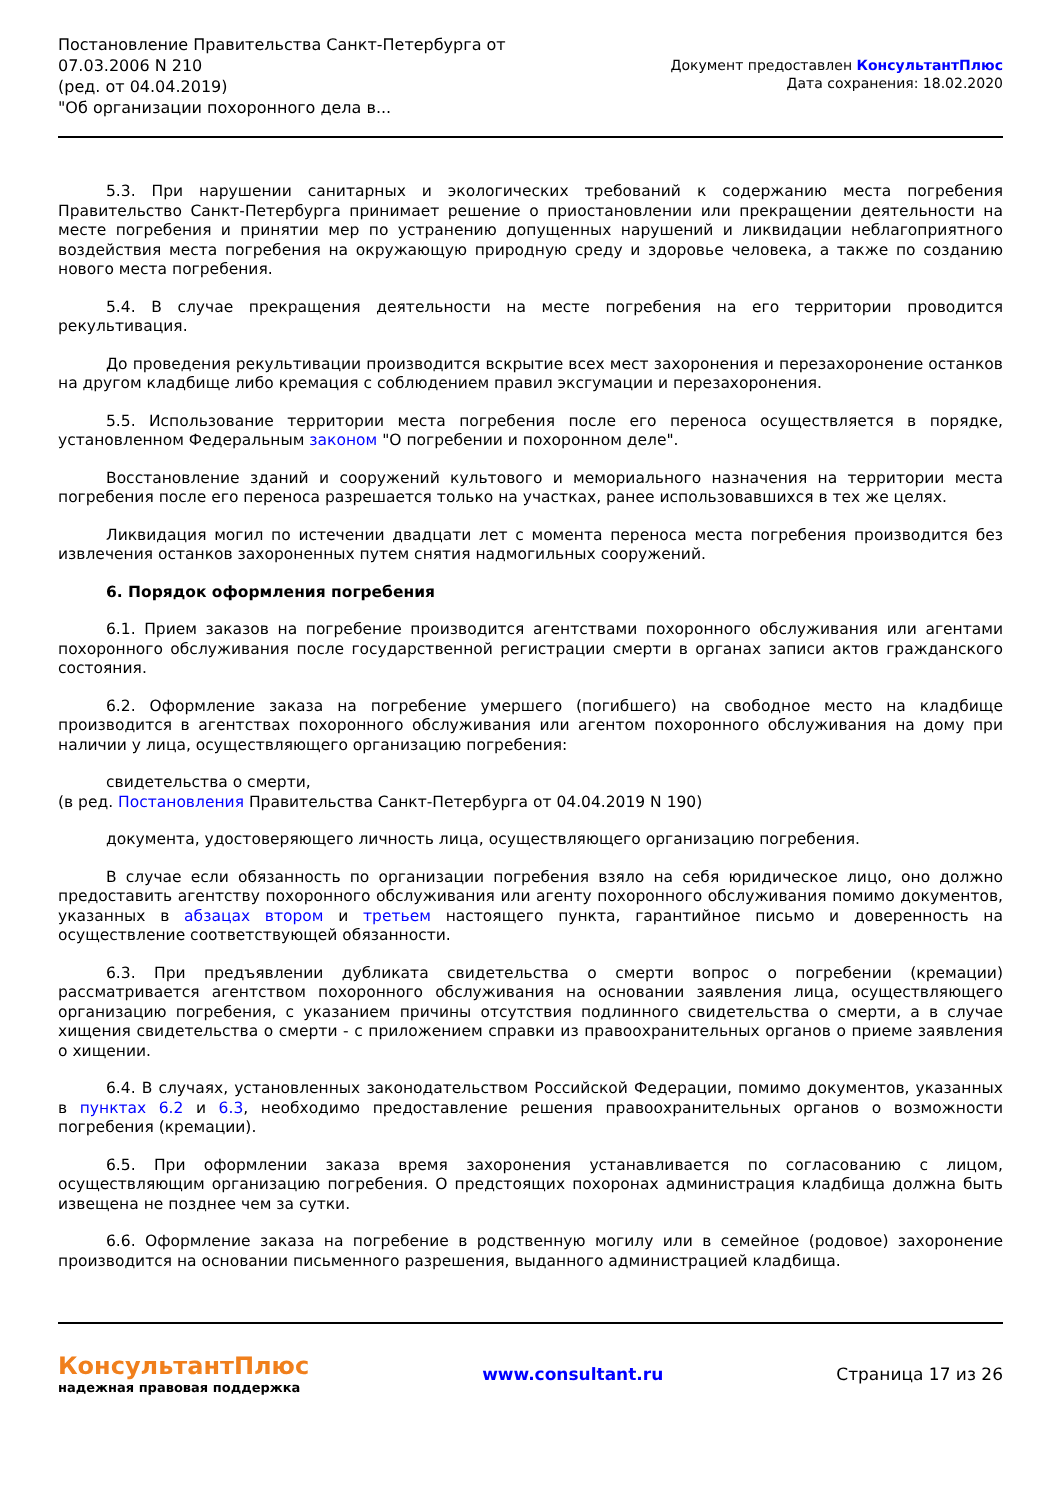Постановление Правительства Санкт-Петербурга от
07.03.2006 N 210
(ред. от 04.04.2019)
"Об организации похоронного дела в...
Документ предоставлен КонсультантПлюс
Дата сохранения: 18.02.2020
5.3. При нарушении санитарных и экологических требований к содержанию места погребения Правительство Санкт-Петербурга принимает решение о приостановлении или прекращении деятельности на месте погребения и принятии мер по устранению допущенных нарушений и ликвидации неблагоприятного воздействия места погребения на окружающую природную среду и здоровье человека, а также по созданию нового места погребения.
5.4. В случае прекращения деятельности на месте погребения на его территории проводится рекультивация.
До проведения рекультивации производится вскрытие всех мест захоронения и перезахоронение останков на другом кладбище либо кремация с соблюдением правил эксгумации и перезахоронения.
5.5. Использование территории места погребения после его переноса осуществляется в порядке, установленном Федеральным законом "О погребении и похоронном деле".
Восстановление зданий и сооружений культового и мемориального назначения на территории места погребения после его переноса разрешается только на участках, ранее использовавшихся в тех же целях.
Ликвидация могил по истечении двадцати лет с момента переноса места погребения производится без извлечения останков захороненных путем снятия надмогильных сооружений.
6. Порядок оформления погребения
6.1. Прием заказов на погребение производится агентствами похоронного обслуживания или агентами похоронного обслуживания после государственной регистрации смерти в органах записи актов гражданского состояния.
6.2. Оформление заказа на погребение умершего (погибшего) на свободное место на кладбище производится в агентствах похоронного обслуживания или агентом похоронного обслуживания на дому при наличии у лица, осуществляющего организацию погребения:
свидетельства о смерти,
(в ред. Постановления Правительства Санкт-Петербурга от 04.04.2019 N 190)
документа, удостоверяющего личность лица, осуществляющего организацию погребения.
В случае если обязанность по организации погребения взяло на себя юридическое лицо, оно должно предоставить агентству похоронного обслуживания или агенту похоронного обслуживания помимо документов, указанных в абзацах втором и третьем настоящего пункта, гарантийное письмо и доверенность на осуществление соответствующей обязанности.
6.3. При предъявлении дубликата свидетельства о смерти вопрос о погребении (кремации) рассматривается агентством похоронного обслуживания на основании заявления лица, осуществляющего организацию погребения, с указанием причины отсутствия подлинного свидетельства о смерти, а в случае хищения свидетельства о смерти - с приложением справки из правоохранительных органов о приеме заявления о хищении.
6.4. В случаях, установленных законодательством Российской Федерации, помимо документов, указанных в пунктах 6.2 и 6.3, необходимо предоставление решения правоохранительных органов о возможности погребения (кремации).
6.5. При оформлении заказа время захоронения устанавливается по согласованию с лицом, осуществляющим организацию погребения. О предстоящих похоронах администрация кладбища должна быть извещена не позднее чем за сутки.
6.6. Оформление заказа на погребение в родственную могилу или в семейное (родовое) захоронение производится на основании письменного разрешения, выданного администрацией кладбища.
КонсультантПлюс
надежная правовая поддержка
www.consultant.ru Страница 17 из 26